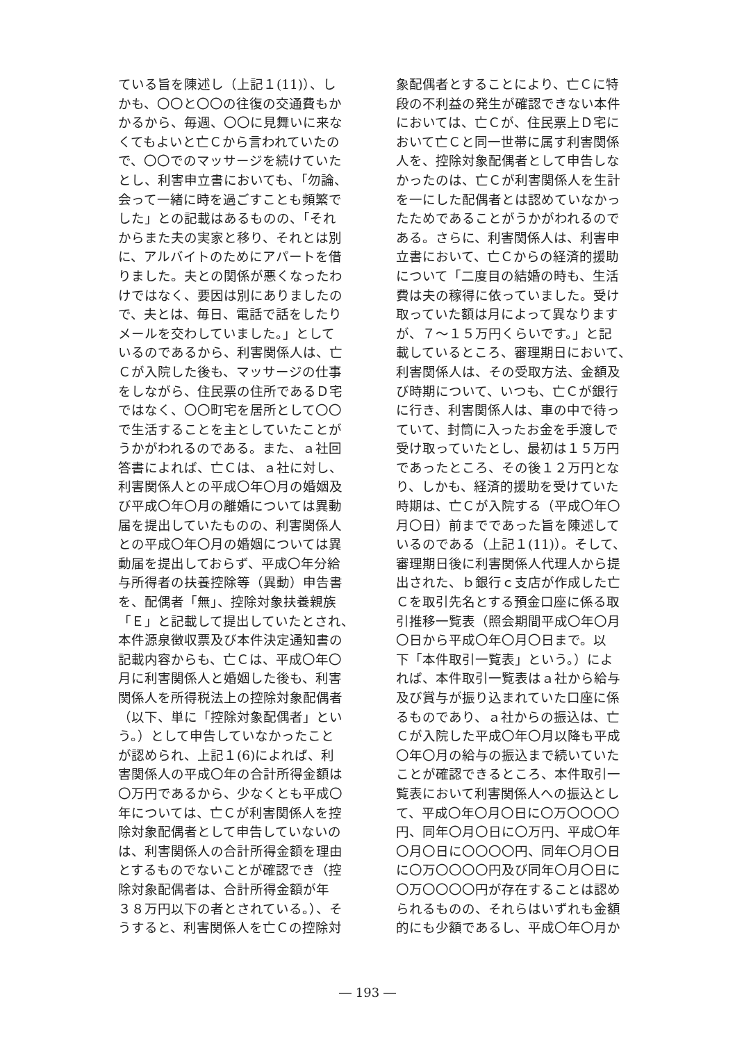ている旨を陳述し（上記１(11)）、し
かも、〇〇と〇〇の往復の交通費もか
かるから、毎週、〇〇に見舞いに来な
くてもよいと亡Ｃから言われていたの
で、〇〇でのマッサージを続けていた
とし、利害申立書においても、「勿論、
会って一緒に時を過ごすことも頻繁で
した」との記載はあるものの、「それ
からまた夫の実家と移り、それとは別
に、アルバイトのためにアパートを借
りました。夫との関係が悪くなったわ
けではなく、要因は別にありましたの
で、夫とは、毎日、電話で話をしたり
メールを交わしていました。」として
いるのであるから、利害関係人は、亡
Ｃが入院した後も、マッサージの仕事
をしながら、住民票の住所であるＤ宅
ではなく、〇〇町宅を居所として〇〇
で生活することを主としていたことが
うかがわれるのである。また、ａ社回
答書によれば、亡Ｃは、ａ社に対し、
利害関係人との平成〇年〇月の婚姻及
び平成〇年〇月の離婚については異動
届を提出していたものの、利害関係人
との平成〇年〇月の婚姻については異
動届を提出しておらず、平成〇年分給
与所得者の扶養控除等（異動）申告書
を、配偶者「無」、控除対象扶養親族
「Ｅ」と記載して提出していたとされ、
本件源泉徴収票及び本件決定通知書の
記載内容からも、亡Ｃは、平成〇年〇
月に利害関係人と婚姻した後も、利害
関係人を所得税法上の控除対象配偶者
（以下、単に「控除対象配偶者」とい
う。）として申告していなかったこと
が認められ、上記１(6)によれば、利
害関係人の平成〇年の合計所得金額は
〇万円であるから、少なくとも平成〇
年については、亡Ｃが利害関係人を控
除対象配偶者として申告していないの
は、利害関係人の合計所得金額を理由
とするものでないことが確認でき（控
除対象配偶者は、合計所得金額が年
３８万円以下の者とされている。）、そ
うすると、利害関係人を亡Ｃの控除対
象配偶者とすることにより、亡Ｃに特
段の不利益の発生が確認できない本件
においては、亡Ｃが、住民票上Ｄ宅に
おいて亡Ｃと同一世帯に属す利害関係
人を、控除対象配偶者として申告しな
かったのは、亡Ｃが利害関係人を生計
を一にした配偶者とは認めていなかっ
たためであることがうかがわれるので
ある。さらに、利害関係人は、利害申
立書において、亡Ｃからの経済的援助
について「二度目の結婚の時も、生活
費は夫の稼得に依っていました。受け
取っていた額は月によって異なります
が、７～１５万円くらいです。」と記
載しているところ、審理期日において、
利害関係人は、その受取方法、金額及
び時期について、いつも、亡Ｃが銀行
に行き、利害関係人は、車の中で待っ
ていて、封筒に入ったお金を手渡しで
受け取っていたとし、最初は１５万円
であったところ、その後１２万円とな
り、しかも、経済的援助を受けていた
時期は、亡Ｃが入院する（平成〇年〇
月〇日）前までであった旨を陳述して
いるのである（上記１(11)）。そして、
審理期日後に利害関係人代理人から提
出された、ｂ銀行ｃ支店が作成した亡
Ｃを取引先名とする預金口座に係る取
引推移一覧表（照会期間平成〇年〇月
〇日から平成〇年〇月〇日まで。以
下「本件取引一覧表」という。）によ
れば、本件取引一覧表はａ社から給与
及び賞与が振り込まれていた口座に係
るものであり、ａ社からの振込は、亡
Ｃが入院した平成〇年〇月以降も平成
〇年〇月の給与の振込まで続いていた
ことが確認できるところ、本件取引一
覧表において利害関係人への振込とし
て、平成〇年〇月〇日に〇万〇〇〇〇
円、同年〇月〇日に〇万円、平成〇年
〇月〇日に〇〇〇〇円、同年〇月〇日
に〇万〇〇〇〇円及び同年〇月〇日に
〇万〇〇〇〇円が存在することは認め
られるものの、それらはいずれも金額
的にも少額であるし、平成〇年〇月か
― 193 ―